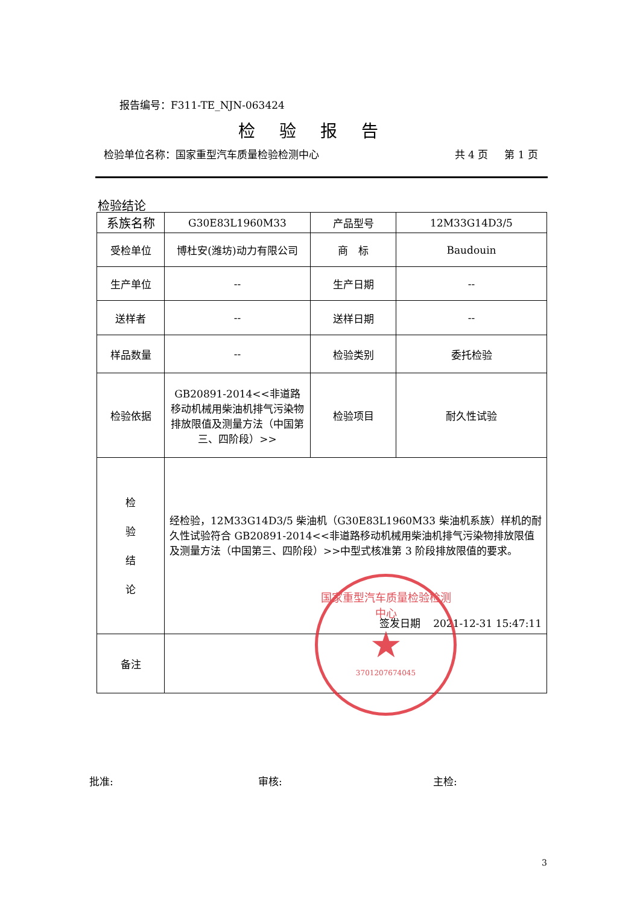报告编号：F311-TE_NJN-063424
检验报告
检验单位名称：国家重型汽车质量检验检测中心 共 4 页 第 1 页
检验结论
| 系族名称 | G30E83L1960M33 | 产品型号 | 12M33G14D3/5 |
| 受检单位 | 博杜安(潍坊)动力有限公司 | 商 标 | Baudouin |
| 生产单位 | -- | 生产日期 | -- |
| 送样者 | -- | 送样日期 | -- |
| 样品数量 | -- | 检验类别 | 委托检验 |
| 检验依据 | GB20891-2014<<非道路移动机械用柴油机排气污染物排放限值及测量方法（中国第三、四阶段）>> | 检验项目 | 耐久性试验 |
| 检 验 结 论 | 经检验，12M33G14D3/5 柴油机（G30E83L1960M33 柴油机系族）样机的耐久性试验符合 GB20891-2014<<非道路移动机械用柴油机排气污染物排放限值及测量方法（中国第三、四阶段）>>中型式核准第 3 阶段排放限值的要求。 签发日期 2021-12-31 15:47:11 | | |
| 备注 | | | |
国家重型汽车质量检验检测中心
★
3701207674045
批准: 审核: 主检:
3